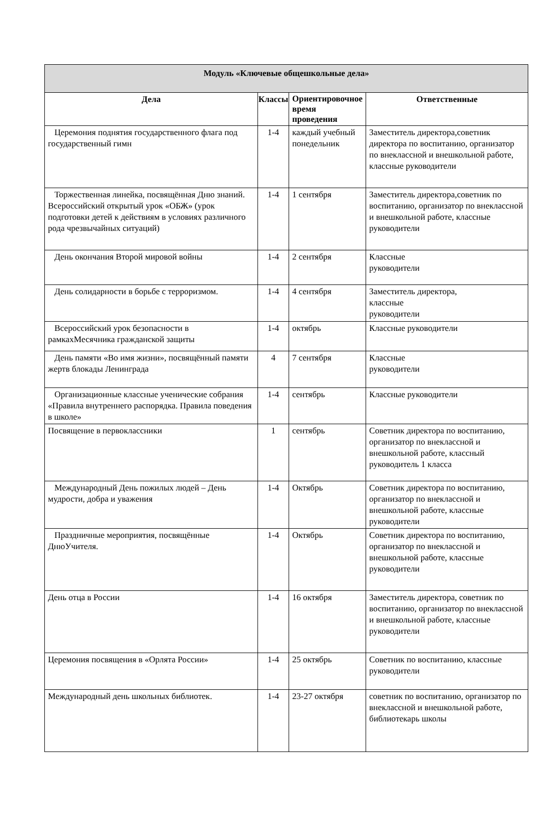| Модуль «Ключевые общешкольные дела» | | | |
| --- | --- | --- | --- |
| Дела | Классы | Ориентировочное время проведения | Ответственные |
| Церемония поднятия государственного флага под государственный гимн | 1-4 | каждый учебный понедельник | Заместитель директора,советник директора по воспитанию, организатор по внеклассной и внешкольной работе, классные руководители |
| Торжественная линейка, посвящённая Дню знаний. Всероссийский открытый урок «ОБЖ» (урок подготовки детей к действиям в условиях различного рода чрезвычайных ситуаций) | 1-4 | 1 сентября | Заместитель директора,советник по воспитанию, организатор по внеклассной и внешкольной работе, классные руководители |
| День окончания Второй мировой войны | 1-4 | 2 сентября | Классные руководители |
| День солидарности в борьбе с терроризмом. | 1-4 | 4 сентября | Заместитель директора, классные руководители |
| Всероссийский урок безопасности в рамкахМесячника гражданской защиты | 1-4 | октябрь | Классные руководители |
| День памяти «Во имя жизни», посвящённый памяти жертв блокады Ленинграда | 4 | 7 сентября | Классные руководители |
| Организационные классные ученические собрания «Правила внутреннего распорядка. Правила поведения в школе» | 1-4 | сентябрь | Классные руководители |
| Посвящение в первоклассники | 1 | сентябрь | Советник директора по воспитанию, организатор по внеклассной и внешкольной работе, классный руководитель 1 класса |
| Международный День пожилых людей – День мудрости, добра и уважения | 1-4 | Октябрь | Советник директора по воспитанию, организатор по внеклассной и внешкольной работе, классные руководители |
| Праздничные мероприятия, посвящённые ДнюУчителя. | 1-4 | Октябрь | Советник директора по воспитанию, организатор по внеклассной и внешкольной работе, классные руководители |
| День отца в России | 1-4 | 16 октября | Заместитель директора, советник по воспитанию, организатор по внеклассной и внешкольной работе, классные руководители |
| Церемония посвящения в «Орлята России» | 1-4 | 25 октябрь | Советник по воспитанию, классные руководители |
| Международный день школьных библиотек. | 1-4 | 23-27 октября | советник по воспитанию, организатор по внеклассной и внешкольной работе, библиотекарь школы |